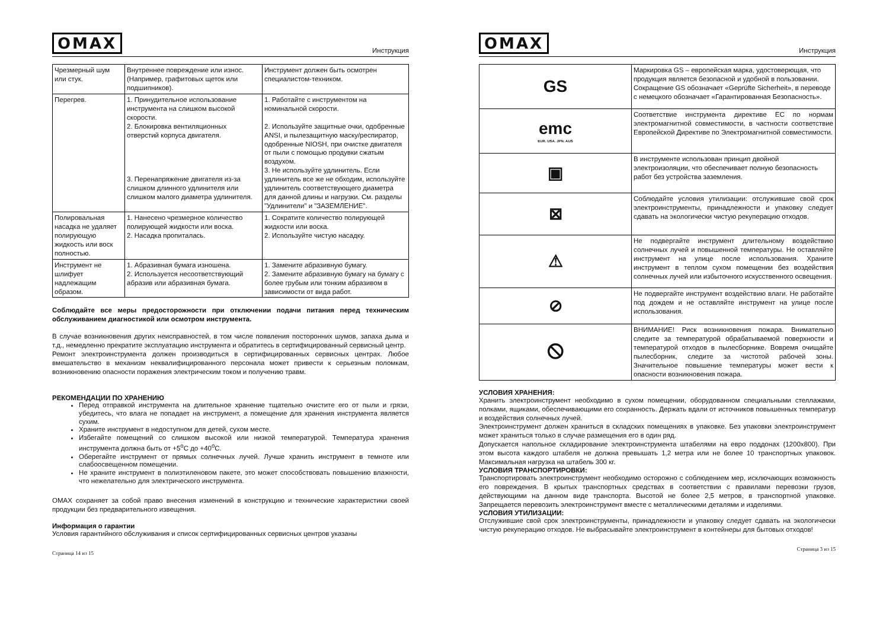OMAX Инструкция
| Чрезмерный шум или стук. | Внутреннее повреждение или износ. (Например, графитовых щеток или подшипников). | Инструмент должен быть осмотрен специалистом-техником. |
| Перегрев. | 1. Принудительное использование инструмента на слишком высокой скорости. 2. Блокировка вентиляционных отверстий корпуса двигателя. 3. Перенапряжение двигателя из-за слишком длинного удлинителя или слишком малого диаметра удлинителя. | 1. Работайте с инструментом на номинальной скорости. 2. Используйте защитные очки, одобренные ANSI, и пылезащитную маску/респиратор, одобренные NIOSH, при очистке двигателя от пыли с помощью продувки сжатым воздухом. 3. Не используйте удлинитель. Если удлинитель все же не обходим, используйте удлинитель соответствующего диаметра для данной длины и нагрузки. См. разделы "Удлинители" и "ЗАЗЕМЛЕНИЕ". |
| Полировальная насадка не удаляет полирующую жидкость или воск полностью. | 1. Нанесено чрезмерное количество полирующей жидкости или воска. 2. Насадка пропиталась. | 1. Сократите количество полирующей жидкости или воска. 2. Используйте чистую насадку. |
| Инструмент не шлифует надлежащим образом. | 1. Абразивная бумага изношена. 2. Используется несоответствующий абразив или абразивная бумага. | 1. Замените абразивную бумагу. 2. Замените абразивную бумагу на бумагу с более грубым или тонким абразивом в зависимости от вида работ. |
Соблюдайте все меры предосторожности при отключении подачи питания перед техническим обслуживанием диагностикой или осмотром инструмента.
В случае возникновения других неисправностей, в том числе появления посторонних шумов, запаха дыма и т.д., немедленно прекратите эксплуатацию инструмента и обратитесь в сертифицированный сервисный центр.
Ремонт электроинструмента должен производиться в сертифицированных сервисных центрах. Любое вмешательство в механизм неквалифицированного персонала может привести к серьезным поломкам, возникновению опасности поражения электрическим током и получению травм.
РЕКОМЕНДАЦИИ ПО ХРАНЕНИЮ
Перед отправкой инструмента на длительное хранение тщательно очистите его от пыли и грязи, убедитесь, что влага не попадает на инструмент, а помещение для хранения инструмента является сухим.
Храните инструмент в недоступном для детей, сухом месте.
Избегайте помещений со слишком высокой или низкой температурой. Температура хранения инструмента должна быть от +5<sup>o</sup>C до +40<sup>o</sup>C.
Оберегайте инструмент от прямых солнечных лучей. Лучше хранить инструмент в темноте или слабоосвещенном помещении.
Не храните инструмент в полиэтиленовом пакете, это может способствовать повышению влажности, что нежелательно для электрического инструмента.
OMAX сохраняет за собой право внесения изменений в конструкцию и технические характеристики своей продукции без предварительного извещения.
Информация о гарантии
Условия гарантийного обслуживания и список сертифицированных сервисных центров указаны
Страница 14 из 15
OMAX Инструкция
| GS | Маркировка GS – европейская марка, удостоверющая, что продукция является безопасной и удобной в пользовании. Сокращение GS обозначает «Geprüfte Sicherheit», в переводе с немецкого обозначает «Гарантированная Безопасность». |
| emc EUR. USA. JPN. AUS | Соответствие инструмента директиве ЕС по нормам электромагнитной совместимости, в частности соответствие Европейской Директиве по Электромагнитной совместимости. |
| ▣ | В инструменте использован принцип двойной электроизоляции, что обеспечивает полную безопасность работ без устройства заземления. |
| ⊠ | Соблюдайте условия утилизации: отслужившие свой срок электроинструменты, принадлежности и упаковку следует сдавать на экологически чистую рекуперацию отходов. |
| ⚠ | Не подвергайте инструмент длительному воздействию солнечных лучей и повышенной температуры. Не оставляйте инструмент на улице после использования. Храните инструмент в теплом сухом помещении без воздействия солнечных лучей или избыточного искусственного освещения. |
| ⊘ | Не подвергайте инструмент воздействию влаги. Не работайте под дождем и не оставляйте инструмент на улице после использования. |
| 🛇 | ВНИМАНИЕ! Риск возникновения пожара. Внимательно следите за температурой обрабатываемой поверхности и температурой отходов в пылесборнике. Вовремя очищайте пылесборник, следите за чистотой рабочей зоны. Значительное повышение температуры может вести к опасности возникновения пожара. |
УСЛОВИЯ ХРАНЕНИЯ:
Хранить электроинструмент необходимо в сухом помещении, оборудованном специальными стеллажами, полками, ящиками, обеспечивающими его сохранность. Держать вдали от источников повышенных температур и воздействия солнечных лучей.
Электроинструмент должен храниться в складских помещениях в упаковке. Без упаковки электроинструмент может храниться только в случае размещения его в один ряд.
Допускается напольное складирование электроинструмента штабелями на евро поддонах (1200x800). При этом высота каждого штабеля не должна превышать 1,2 метра или не более 10 транспортных упаковок. Максимальная нагрузка на штабель 300 кг.
УСЛОВИЯ ТРАНСПОРТИРОВКИ:
Транспортировать электроинструмент необходимо осторожно с соблюдением мер, исключающих возможность его повреждения. В крытых транспортных средствах в соответствии с правилами перевозки грузов, действующими на данном виде транспорта. Высотой не более 2,5 метров, в транспортной упаковке. Запрещается перевозить электроинструмент вместе с металлическими деталями и изделиями.
УСЛОВИЯ УТИЛИЗАЦИИ:
Отслужившие свой срок электроинструменты, принадлежности и упаковку следует сдавать на экологически чистую рекуперацию отходов. Не выбрасывайте электроинструмент в контейнеры для бытовых отходов!
Страница 3 из 15